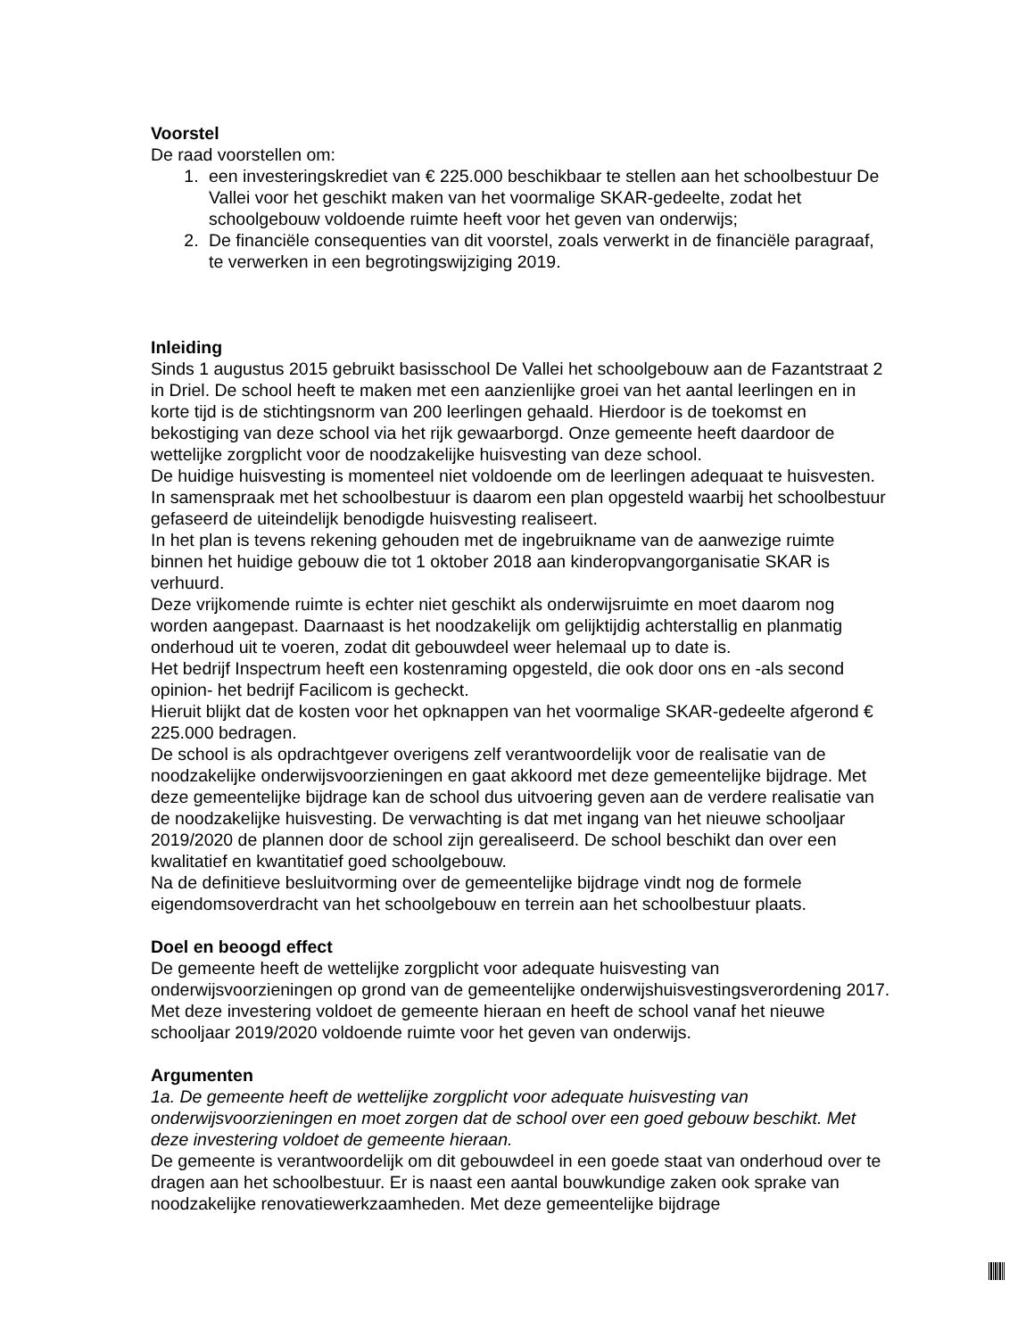Voorstel
De raad voorstellen om:
1. een investeringskrediet van € 225.000 beschikbaar te stellen aan het schoolbestuur De Vallei voor het geschikt maken van het voormalige SKAR-gedeelte, zodat het schoolgebouw voldoende ruimte heeft voor het geven van onderwijs;
2. De financiële consequenties van dit voorstel, zoals verwerkt in de financiële paragraaf, te verwerken in een begrotingswijziging 2019.
Inleiding
Sinds 1 augustus 2015 gebruikt basisschool De Vallei het schoolgebouw aan de Fazantstraat 2 in Driel. De school heeft te maken met een aanzienlijke groei van het aantal leerlingen en in korte tijd is de stichtingsnorm van 200 leerlingen gehaald. Hierdoor is de toekomst en bekostiging van deze school via het rijk gewaarborgd. Onze gemeente heeft daardoor de wettelijke zorgplicht voor de noodzakelijke huisvesting van deze school.
De huidige huisvesting is momenteel niet voldoende om de leerlingen adequaat te huisvesten. In samenspraak met het schoolbestuur is daarom een plan opgesteld waarbij het schoolbestuur gefaseerd de uiteindelijk benodigde huisvesting realiseert.
In het plan is tevens rekening gehouden met de ingebruikname van de aanwezige ruimte binnen het huidige gebouw die tot 1 oktober 2018 aan kinderopvangorganisatie SKAR is verhuurd.
Deze vrijkomende ruimte is echter niet geschikt als onderwijsruimte en moet daarom nog worden aangepast. Daarnaast is het noodzakelijk om gelijktijdig achterstallig en planmatig onderhoud uit te voeren, zodat dit gebouwdeel weer helemaal up to date is.
Het bedrijf Inspectrum heeft een kostenraming opgesteld, die ook door ons en -als second opinion- het bedrijf Facilicom is gecheckt.
Hieruit blijkt dat de kosten voor het opknappen van het voormalige SKAR-gedeelte afgerond € 225.000 bedragen.
De school is als opdrachtgever overigens zelf verantwoordelijk voor de realisatie van de noodzakelijke onderwijsvoorzieningen en gaat akkoord met deze gemeentelijke bijdrage. Met deze gemeentelijke bijdrage kan de school dus uitvoering geven aan de verdere realisatie van de noodzakelijke huisvesting. De verwachting is dat met ingang van het nieuwe schooljaar 2019/2020 de plannen door de school zijn gerealiseerd. De school beschikt dan over een kwalitatief en kwantitatief goed schoolgebouw.
Na de definitieve besluitvorming over de gemeentelijke bijdrage vindt nog de formele eigendomsoverdracht van het schoolgebouw en terrein aan het schoolbestuur plaats.
Doel en beoogd effect
De gemeente heeft de wettelijke zorgplicht voor adequate huisvesting van onderwijsvoorzieningen op grond van de gemeentelijke onderwijshuisvestingsverordening 2017. Met deze investering voldoet de gemeente hieraan en heeft de school vanaf het nieuwe schooljaar 2019/2020 voldoende ruimte voor het geven van onderwijs.
Argumenten
1a. De gemeente heeft de wettelijke zorgplicht voor adequate huisvesting van onderwijsvoorzieningen en moet zorgen dat de school over een goed gebouw beschikt. Met deze investering voldoet de gemeente hieraan.
De gemeente is verantwoordelijk om dit gebouwdeel in een goede staat van onderhoud over te dragen aan het schoolbestuur. Er is naast een aantal bouwkundige zaken ook sprake van noodzakelijke renovatiewerkzaamheden. Met deze gemeentelijke bijdrage